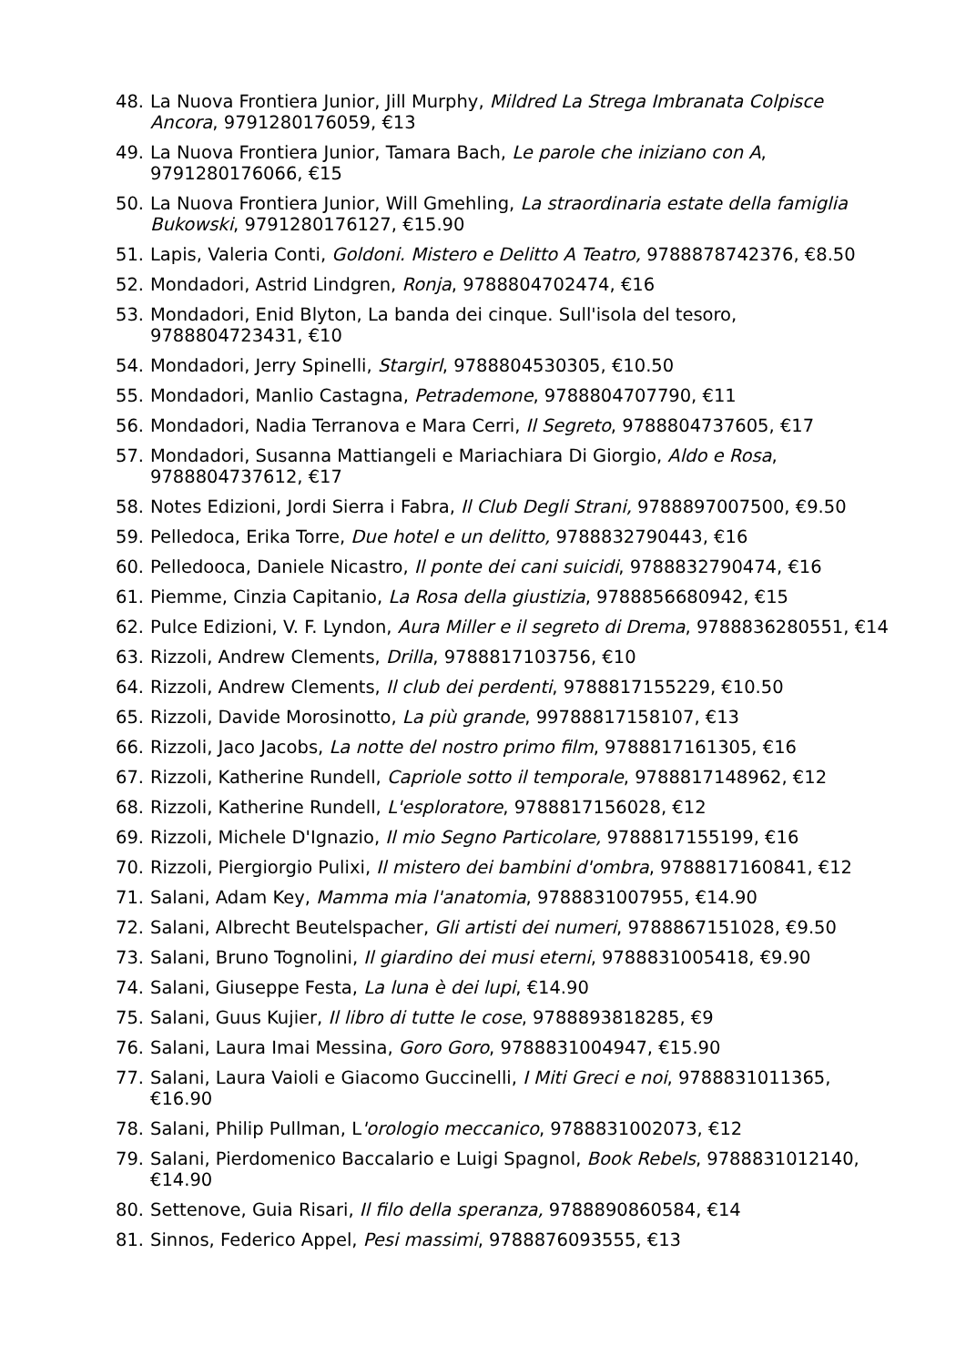48. La Nuova Frontiera Junior, Jill Murphy, Mildred La Strega Imbranata Colpisce Ancora, 9791280176059, €13
49. La Nuova Frontiera Junior, Tamara Bach, Le parole che iniziano con A, 9791280176066, €15
50. La Nuova Frontiera Junior, Will Gmehling, La straordinaria estate della famiglia Bukowski, 9791280176127, €15.90
51. Lapis, Valeria Conti, Goldoni. Mistero e Delitto A Teatro, 9788878742376, €8.50
52. Mondadori, Astrid Lindgren, Ronja, 9788804702474, €16
53. Mondadori, Enid Blyton, La banda dei cinque. Sull'isola del tesoro, 9788804723431, €10
54. Mondadori, Jerry Spinelli, Stargirl, 9788804530305, €10.50
55. Mondadori, Manlio Castagna, Petrademone, 9788804707790, €11
56. Mondadori, Nadia Terranova e Mara Cerri, Il Segreto, 9788804737605, €17
57. Mondadori, Susanna Mattiangeli e Mariachiara Di Giorgio, Aldo e Rosa, 9788804737612, €17
58. Notes Edizioni, Jordi Sierra i Fabra, Il Club Degli Strani, 9788897007500, €9.50
59. Pelledoca, Erika Torre, Due hotel e un delitto, 9788832790443, €16
60. Pelledooca, Daniele Nicastro, Il ponte dei cani suicidi, 9788832790474, €16
61. Piemme, Cinzia Capitanio, La Rosa della giustizia, 9788856680942, €15
62. Pulce Edizioni, V. F. Lyndon, Aura Miller e il segreto di Drema, 9788836280551, €14
63. Rizzoli, Andrew Clements, Drilla, 9788817103756, €10
64. Rizzoli, Andrew Clements, Il club dei perdenti, 9788817155229, €10.50
65. Rizzoli, Davide Morosinotto, La più grande, 99788817158107, €13
66. Rizzoli, Jaco Jacobs, La notte del nostro primo film, 9788817161305, €16
67. Rizzoli, Katherine Rundell, Capriole sotto il temporale, 9788817148962, €12
68. Rizzoli, Katherine Rundell, L'esploratore, 9788817156028, €12
69. Rizzoli, Michele D'Ignazio, Il mio Segno Particolare, 9788817155199, €16
70. Rizzoli, Piergiorgio Pulixi, Il mistero dei bambini d'ombra, 9788817160841, €12
71. Salani, Adam Key, Mamma mia l'anatomia, 9788831007955, €14.90
72. Salani, Albrecht Beutelspacher, Gli artisti dei numeri, 9788867151028, €9.50
73. Salani, Bruno Tognolini, Il giardino dei musi eterni, 9788831005418, €9.90
74. Salani, Giuseppe Festa, La luna è dei lupi, €14.90
75. Salani, Guus Kujier, Il libro di tutte le cose, 9788893818285, €9
76. Salani, Laura Imai Messina, Goro Goro, 9788831004947, €15.90
77. Salani, Laura Vaioli e Giacomo Guccinelli, I Miti Greci e noi, 9788831011365, €16.90
78. Salani, Philip Pullman, L'orologio meccanico, 9788831002073, €12
79. Salani, Pierdomenico Baccalario e Luigi Spagnol, Book Rebels, 9788831012140, €14.90
80. Settenove, Guia Risari, Il filo della speranza, 9788890860584, €14
81. Sinnos, Federico Appel, Pesi massimi, 9788876093555, €13